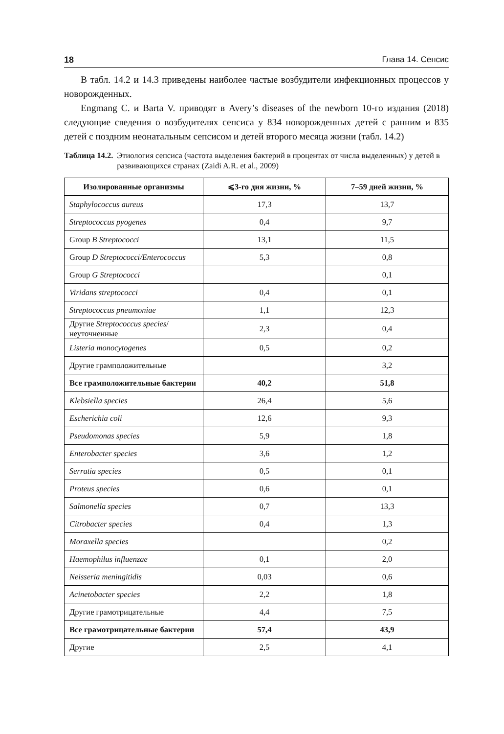18 Глава 14. Сепсис
В табл. 14.2 и 14.3 приведены наиболее частые возбудители инфекционных процессов у новорожденных.
Engmang C. и Barta V. приводят в Avery’s diseases of the newborn 10-го издания (2018) следующие сведения о возбудителях сепсиса у 834 новорожденных детей с ранним и 835 детей с поздним неонатальным сепсисом и детей второго меся­ца жизни (табл. 14.2)
Таблица 14.2. Этиология сепсиса (частота выделения бактерий в процентах от числа выделенных) у детей в развивающихся странах (Zaidi A.R. et al., 2009)
| Изолированные организмы | ⩽3-го дня жизни, % | 7–59 дней жизни, % |
| --- | --- | --- |
| Staphylococcus aureus | 17,3 | 13,7 |
| Streptococcus pyogenes | 0,4 | 9,7 |
| Group B Streptococci | 13,1 | 11,5 |
| Group D Streptococci/Enterococcus | 5,3 | 0,8 |
| Group G Streptococci | | 0,1 |
| Viridans streptococci | 0,4 | 0,1 |
| Streptococcus pneumoniae | 1,1 | 12,3 |
| Другие Streptococcus species /неуточненные | 2,3 | 0,4 |
| Listeria monocytogenes | 0,5 | 0,2 |
| Другие грамположительные | | 3,2 |
| Все грамположительные бактерии | 40,2 | 51,8 |
| Klebsiella species | 26,4 | 5,6 |
| Escherichia coli | 12,6 | 9,3 |
| Pseudomonas species | 5,9 | 1,8 |
| Enterobacter species | 3,6 | 1,2 |
| Serratia species | 0,5 | 0,1 |
| Proteus species | 0,6 | 0,1 |
| Salmonella species | 0,7 | 13,3 |
| Citrobacter species | 0,4 | 1,3 |
| Moraxella species | | 0,2 |
| Haemophilus influenzae | 0,1 | 2,0 |
| Neisseria meningitidis | 0,03 | 0,6 |
| Acinetobacter species | 2,2 | 1,8 |
| Другие грамотрицательные | 4,4 | 7,5 |
| Все грамотрицательные бактерии | 57,4 | 43,9 |
| Другие | 2,5 | 4,1 |